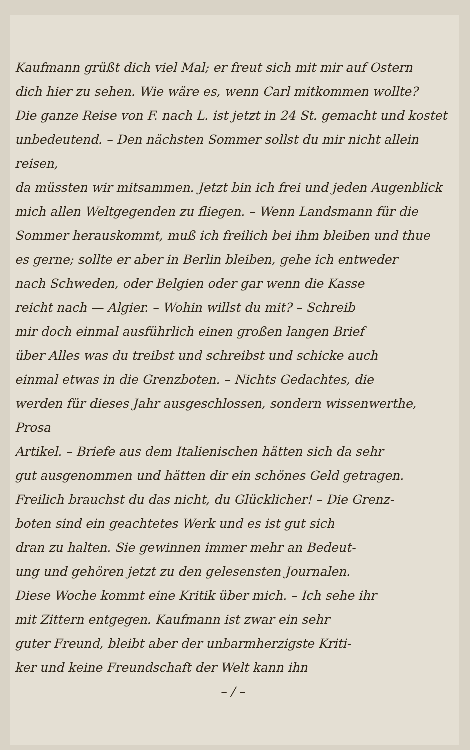Kaufmann grüßt dich viel Mal; er freut sich mit mir auf Ostern
dich hier zu sehen. Wie wäre es, wenn Carl mitkommen wollte?
Die ganze Reise von F. nach L. ist jetzt in 24 St. gemacht und kostet
unbedeutend. – Den nächsten Sommer sollst du mir nicht allein reisen,
da müssten wir mitsammen. Jetzt bin ich frei und jeden Augenblick
mich allen Weltgegenden zu fliegen. – Wenn Landsmann für die
Sommer herauskommt, muß ich freilich bei ihm bleiben und thue
es gerne; sollte er aber in Berlin bleiben, gehe ich entweder
nach Schweden, oder Belgien oder gar wenn die Kasse
reicht nach — Algier. – Wohin willst du mit? – Schreib
mir doch einmal ausführlich einen großen langen Brief
über Alles was du treibst und schreibst und schicke auch
einmal etwas in die Grenzboten. – Nichts Gedachtes, die
werden für dieses Jahr ausgeschlossen, sondern wissenwerthe, Prosa
Artikel. – Briefe aus dem Italienischen hätten sich da sehr
gut ausgenommen und hätten dir ein schönes Geld getragen.
Freilich brauchst du das nicht, du Glücklicher! – Die Grenz-
boten sind ein geachtetes Werk und es ist gut sich
dran zu halten. Sie gewinnen immer mehr an Bedeut-
ung und gehören jetzt zu den gelesensten Journalen.
Diese Woche kommt eine Kritik über mich. – Ich sehe ihr
mit Zittern entgegen. Kaufmann ist zwar ein sehr
guter Freund, bleibt aber der unbarmherzigste Kriti-
ker und keine Freundschaft der Welt kann ihn
– / –